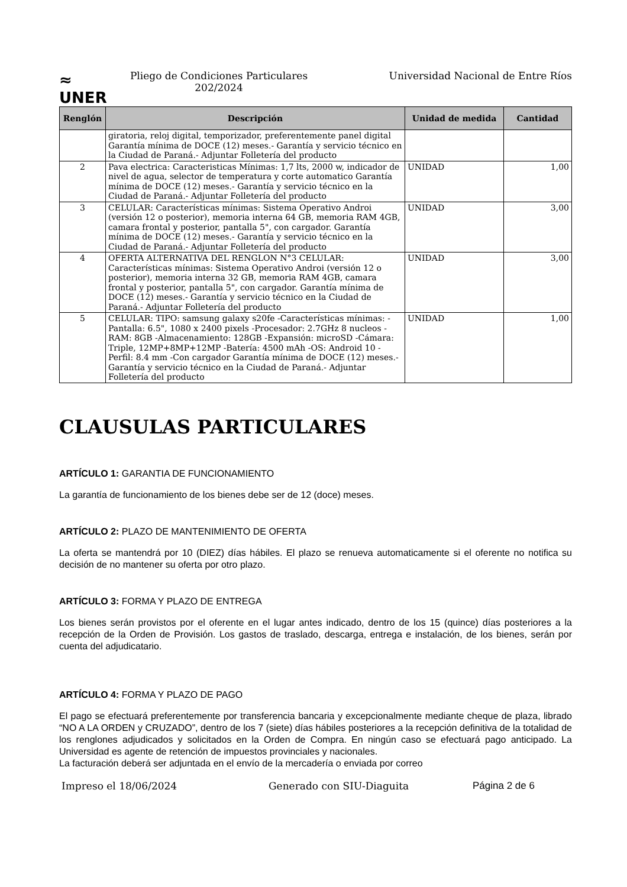≈
UNER
Pliego de Condiciones Particulares
202/2024
Universidad Nacional de Entre Ríos
| Renglón | Descripción | Unidad de medida | Cantidad |
| --- | --- | --- | --- |
| | giratoria, reloj digital, temporizador, preferentemente panel digital Garantía mínima de DOCE (12) meses.- Garantía y servicio técnico en la Ciudad de Paraná.- Adjuntar Folletería del producto | | |
| 2 | Pava electrica: Caracteristicas Mínimas: 1,7 lts, 2000 w, indicador de nivel de agua, selector de temperatura y corte automatico Garantía mínima de DOCE (12) meses.- Garantía y servicio técnico en la Ciudad de Paraná.- Adjuntar Folletería del producto | UNIDAD | 1,00 |
| 3 | CELULAR: Características mínimas: Sistema Operativo Androi (versión 12 o posterior), memoria interna 64 GB, memoria RAM 4GB, camara frontal y posterior, pantalla 5", con cargador. Garantía mínima de DOCE (12) meses.- Garantía y servicio técnico en la Ciudad de Paraná.- Adjuntar Folletería del producto | UNIDAD | 3,00 |
| 4 | OFERTA ALTERNATIVA DEL RENGLON N°3 CELULAR: Características mínimas: Sistema Operativo Androi (versión 12 o posterior), memoria interna 32 GB, memoria RAM 4GB, camara frontal y posterior, pantalla 5", con cargador. Garantía mínima de DOCE (12) meses.- Garantía y servicio técnico en la Ciudad de Paraná.- Adjuntar Folletería del producto | UNIDAD | 3,00 |
| 5 | CELULAR: TIPO: samsung galaxy s20fe -Características mínimas: -Pantalla: 6.5", 1080 x 2400 pixels -Procesador: 2.7GHz 8 nucleos -RAM: 8GB -Almacenamiento: 128GB -Expansión: microSD -Cámara: Triple, 12MP+8MP+12MP -Batería: 4500 mAh -OS: Android 10 -Perfil: 8.4 mm -Con cargador Garantía mínima de DOCE (12) meses.- Garantía y servicio técnico en la Ciudad de Paraná.- Adjuntar Folletería del producto | UNIDAD | 1,00 |
CLAUSULAS PARTICULARES
ARTÍCULO 1: GARANTIA DE FUNCIONAMIENTO
La garantía de funcionamiento de los bienes debe ser de 12 (doce) meses.
ARTÍCULO 2: PLAZO DE MANTENIMIENTO DE OFERTA
La oferta se mantendrá por 10 (DIEZ) días hábiles. El plazo se renueva automaticamente si el oferente no notifica su decisión de no mantener su oferta por otro plazo.
ARTÍCULO 3: FORMA Y PLAZO DE ENTREGA
Los bienes serán provistos por el oferente en el lugar antes indicado, dentro de los 15 (quince) días posteriores a la recepción de la Orden de Provisión. Los gastos de traslado, descarga, entrega e instalación, de los bienes, serán por cuenta del adjudicatario.
ARTÍCULO 4: FORMA Y PLAZO DE PAGO
El pago se efectuará preferentemente por transferencia bancaria y excepcionalmente mediante cheque de plaza, librado “NO A LA ORDEN y CRUZADO”, dentro de los 7 (siete) días hábiles posteriores a la recepción definitiva de la totalidad de los renglones adjudicados y solicitados en la Orden de Compra. En ningún caso se efectuará pago anticipado. La Universidad es agente de retención de impuestos provinciales y nacionales.
La facturación deberá ser adjuntada en el envío de la mercadería o enviada por correo
Impreso el 18/06/2024 Generado con SIU-Diaguita Página 2 de 6